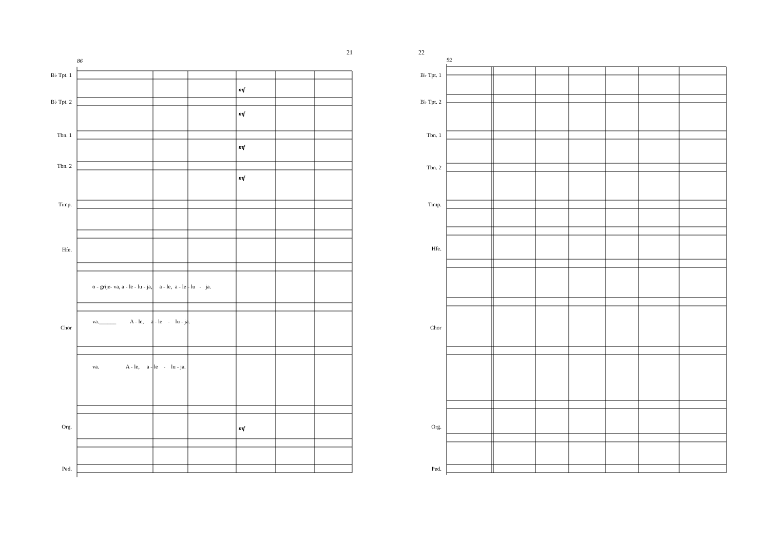21
86
B♭ Tpt. 1
B♭ Tpt. 2
Tbn. 1
Tbn. 2
Timp.
Hfe.
Chor
Org.
Ped.
mf
mf
mf
mf
o - grije- va, a - le - lu - ja, a - le, a - le - lu - ja.
va.______ A - le, a - le - lu - ja.
va. A - le, a - le - lu - ja.
mf
22
92
B♭ Tpt. 1
B♭ Tpt. 2
Tbn. 1
Tbn. 2
Timp.
Hfe.
Chor
Org.
Ped.